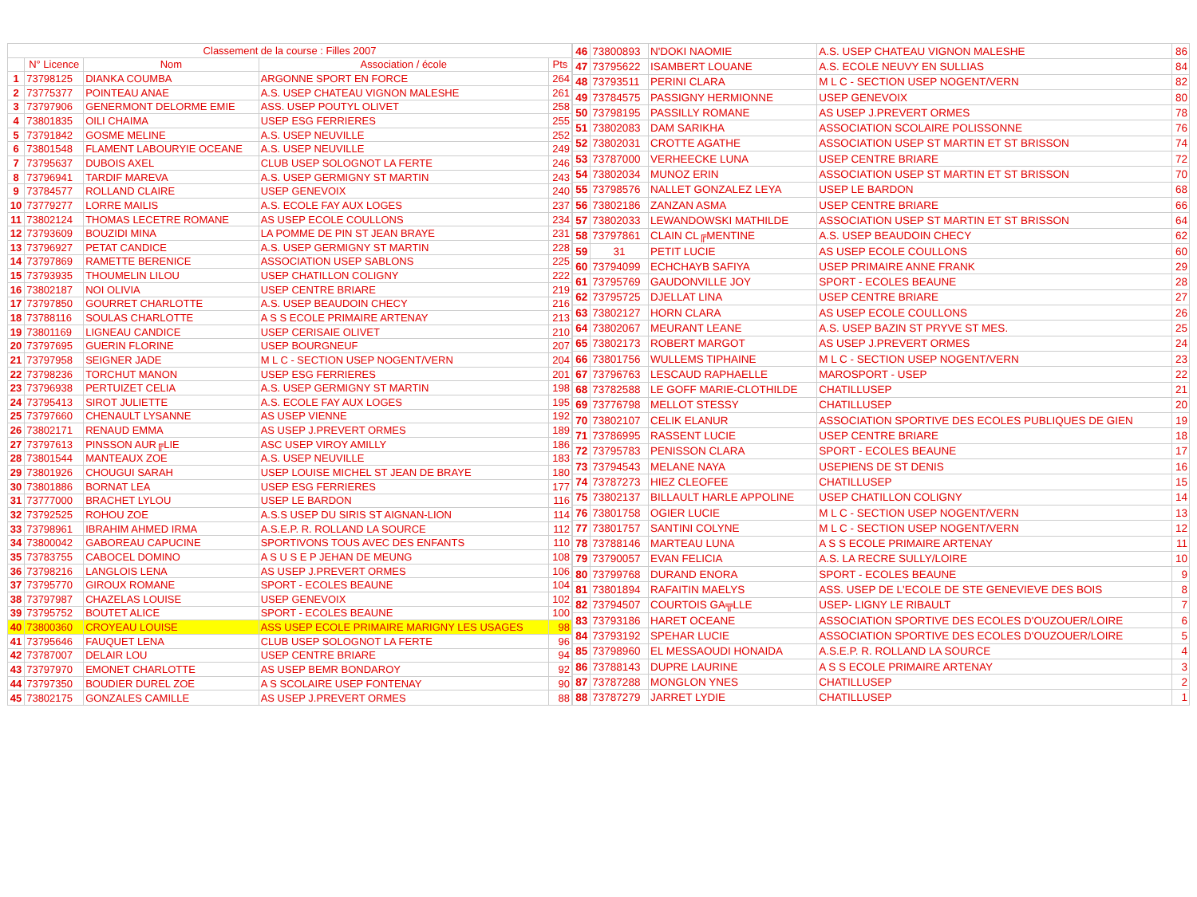| Classement de la course : Filles 2007 | | | | |
| --- | --- | --- | --- | --- |
| | N° Licence | Nom | Association / école | Pts |
| 1 | 73798125 | DIANKA COUMBA | ARGONNE SPORT EN FORCE | 264 |
| 2 | 73775377 | POINTEAU ANAE | A.S. USEP CHATEAU VIGNON MALESHE | 261 |
| 3 | 73797906 | GENERMONT DELORME EMIE | ASS. USEP POUTYL OLIVET | 258 |
| 4 | 73801835 | OILI CHAIMA | USEP ESG FERRIERES | 255 |
| 5 | 73791842 | GOSME MELINE | A.S. USEP NEUVILLE | 252 |
| 6 | 73801548 | FLAMENT LABOURYIE OCEANE | A.S. USEP NEUVILLE | 249 |
| 7 | 73795637 | DUBOIS AXEL | CLUB USEP SOLOGNOT LA FERTE | 246 |
| 8 | 73796941 | TARDIF MAREVA | A.S. USEP GERMIGNY ST MARTIN | 243 |
| 9 | 73784577 | ROLLAND CLAIRE | USEP GENEVOIX | 240 |
| 10 | 73779277 | LORRE MAILIS | A.S. ECOLE FAY AUX LOGES | 237 |
| 11 | 73802124 | THOMAS LECETRE ROMANE | AS USEP ECOLE COULLONS | 234 |
| 12 | 73793609 | BOUZIDI MINA | LA POMME DE PIN ST JEAN BRAYE | 231 |
| 13 | 73796927 | PETAT CANDICE | A.S. USEP GERMIGNY ST MARTIN | 228 |
| 14 | 73797869 | RAMETTE BERENICE | ASSOCIATION USEP SABLONS | 225 |
| 15 | 73793935 | THOUMELIN LILOU | USEP CHATILLON COLIGNY | 222 |
| 16 | 73802187 | NOI OLIVIA | USEP CENTRE BRIARE | 219 |
| 17 | 73797850 | GOURRET CHARLOTTE | A.S. USEP BEAUDOIN CHECY | 216 |
| 18 | 73788116 | SOULAS CHARLOTTE | A S S ECOLE PRIMAIRE ARTENAY | 213 |
| 19 | 73801169 | LIGNEAU CANDICE | USEP CERISAIE OLIVET | 210 |
| 20 | 73797695 | GUERIN FLORINE | USEP BOURGNEUF | 207 |
| 21 | 73797958 | SEIGNER JADE | M L C - SECTION USEP NOGENT/VERN | 204 |
| 22 | 73798236 | TORCHUT MANON | USEP ESG FERRIERES | 201 |
| 23 | 73796938 | PERTUIZET CELIA | A.S. USEP GERMIGNY ST MARTIN | 198 |
| 24 | 73795413 | SIROT JULIETTE | A.S. ECOLE FAY AUX LOGES | 195 |
| 25 | 73797660 | CHENAULT LYSANNE | AS USEP VIENNE | 192 |
| 26 | 73802171 | RENAUD EMMA | AS USEP J.PREVERT ORMES | 189 |
| 27 | 73797613 | PINSSON AUR╔LIE | ASC USEP VIROY AMILLY | 186 |
| 28 | 73801544 | MANTEAUX ZOE | A.S. USEP NEUVILLE | 183 |
| 29 | 73801926 | CHOUGUI SARAH | USEP LOUISE MICHEL ST JEAN DE BRAYE | 180 |
| 30 | 73801886 | BORNAT LEA | USEP ESG FERRIERES | 177 |
| 31 | 73777000 | BRACHET LYLOU | USEP LE BARDON | 116 |
| 32 | 73792525 | ROHOU ZOE | A.S.S USEP DU SIRIS ST AIGNAN-LION | 114 |
| 33 | 73798961 | IBRAHIM AHMED IRMA | A.S.E.P. R. ROLLAND LA SOURCE | 112 |
| 34 | 73800042 | GABOREAU CAPUCINE | SPORTIVONS TOUS AVEC DES ENFANTS | 110 |
| 35 | 73783755 | CABOCEL DOMINO | A S U S E P JEHAN DE MEUNG | 108 |
| 36 | 73798216 | LANGLOIS LENA | AS USEP J.PREVERT ORMES | 106 |
| 37 | 73795770 | GIROUX ROMANE | SPORT - ECOLES BEAUNE | 104 |
| 38 | 73797987 | CHAZELAS LOUISE | USEP GENEVOIX | 102 |
| 39 | 73795752 | BOUTET ALICE | SPORT - ECOLES BEAUNE | 100 |
| 40 | 73800360 | CROYEAU LOUISE | ASS USEP ECOLE PRIMAIRE MARIGNY LES USAGES | 98 |
| 41 | 73795646 | FAUQUET LENA | CLUB USEP SOLOGNOT LA FERTE | 96 |
| 42 | 73787007 | DELAIR LOU | USEP CENTRE BRIARE | 94 |
| 43 | 73797970 | EMONET CHARLOTTE | AS USEP BEMR BONDAROY | 92 |
| 44 | 73797350 | BOUDIER DUREL ZOE | A S SCOLAIRE USEP FONTENAY | 90 |
| 45 | 73802175 | GONZALES CAMILLE | AS USEP J.PREVERT ORMES | 88 |
| 46 | 73800893 | N'DOKI NAOMIE | A.S. USEP CHATEAU VIGNON MALESHE | 86 |
| 47 | 73795622 | ISAMBERT LOUANE | A.S. ECOLE NEUVY EN SULLIAS | 84 |
| 48 | 73793511 | PERINI CLARA | M L C - SECTION USEP NOGENT/VERN | 82 |
| 49 | 73784575 | PASSIGNY HERMIONNE | USEP GENEVOIX | 80 |
| 50 | 73798195 | PASSILLY ROMANE | AS USEP J.PREVERT ORMES | 78 |
| 51 | 73802083 | DAM SARIKHA | ASSOCIATION SCOLAIRE POLISSONNE | 76 |
| 52 | 73802031 | CROTTE AGATHE | ASSOCIATION USEP ST MARTIN ET ST BRISSON | 74 |
| 53 | 73787000 | VERHEECKE LUNA | USEP CENTRE BRIARE | 72 |
| 54 | 73802034 | MUNOZ ERIN | ASSOCIATION USEP ST MARTIN ET ST BRISSON | 70 |
| 55 | 73798576 | NALLET GONZALEZ LEYA | USEP LE BARDON | 68 |
| 56 | 73802186 | ZANZAN ASMA | USEP CENTRE BRIARE | 66 |
| 57 | 73802033 | LEWANDOWSKI MATHILDE | ASSOCIATION USEP ST MARTIN ET ST BRISSON | 64 |
| 58 | 73797861 | CLAIN CL╔MENTINE | A.S. USEP BEAUDOIN CHECY | 62 |
| 59 | 31 | PETIT LUCIE | AS USEP ECOLE COULLONS | 60 |
| 60 | 73794099 | ECHCHAYB SAFIYA | USEP PRIMAIRE ANNE FRANK | 29 |
| 61 | 73795769 | GAUDONVILLE JOY | SPORT - ECOLES BEAUNE | 28 |
| 62 | 73795725 | DJELLAT LINA | USEP CENTRE BRIARE | 27 |
| 63 | 73802127 | HORN CLARA | AS USEP ECOLE COULLONS | 26 |
| 64 | 73802067 | MEURANT LEANE | A.S. USEP BAZIN ST PRYVE ST MES. | 25 |
| 65 | 73802173 | ROBERT MARGOT | AS USEP J.PREVERT ORMES | 24 |
| 66 | 73801756 | WULLEMS TIPHAINE | M L C - SECTION USEP NOGENT/VERN | 23 |
| 67 | 73796763 | LESCAUD RAPHAELLE | MAROSPORT - USEP | 22 |
| 68 | 73782588 | LE GOFF MARIE-CLOTHILDE | CHATILLUSEP | 21 |
| 69 | 73776798 | MELLOT STESSY | CHATILLUSEP | 20 |
| 70 | 73802107 | CELIK ELANUR | ASSOCIATION SPORTIVE DES ECOLES PUBLIQUES DE GIEN | 19 |
| 71 | 73786995 | RASSENT LUCIE | USEP CENTRE BRIARE | 18 |
| 72 | 73795783 | PENISSON CLARA | SPORT - ECOLES BEAUNE | 17 |
| 73 | 73794543 | MELANE NAYA | USEPIENS DE ST DENIS | 16 |
| 74 | 73787273 | HIEZ CLEOFEE | CHATILLUSEP | 15 |
| 75 | 73802137 | BILLAULT HARLE APPOLINE | USEP CHATILLON COLIGNY | 14 |
| 76 | 73801758 | OGIER LUCIE | M L C - SECTION USEP NOGENT/VERN | 13 |
| 77 | 73801757 | SANTINI COLYNE | M L C - SECTION USEP NOGENT/VERN | 12 |
| 78 | 73788146 | MARTEAU LUNA | A S S ECOLE PRIMAIRE ARTENAY | 11 |
| 79 | 73790057 | EVAN FELICIA | A.S. LA RECRE SULLY/LOIRE | 10 |
| 80 | 73799768 | DURAND ENORA | SPORT - ECOLES BEAUNE | 9 |
| 81 | 73801894 | RAFAITIN MAELYS | ASS. USEP DE L'ECOLE DE STE GENEVIEVE DES BOIS | 8 |
| 82 | 73794507 | COURTOIS GA╦LLE | USEP- LIGNY LE RIBAULT | 7 |
| 83 | 73793186 | HARET OCEANE | ASSOCIATION SPORTIVE DES ECOLES D'OUZOUER/LOIRE | 6 |
| 84 | 73793192 | SPEHAR LUCIE | ASSOCIATION SPORTIVE DES ECOLES D'OUZOUER/LOIRE | 5 |
| 85 | 73798960 | EL MESSAOUDI HONAIDA | A.S.E.P. R. ROLLAND LA SOURCE | 4 |
| 86 | 73788143 | DUPRE LAURINE | A S S ECOLE PRIMAIRE ARTENAY | 3 |
| 87 | 73787288 | MONGLON YNES | CHATILLUSEP | 2 |
| 88 | 73787279 | JARRET LYDIE | CHATILLUSEP | 1 |